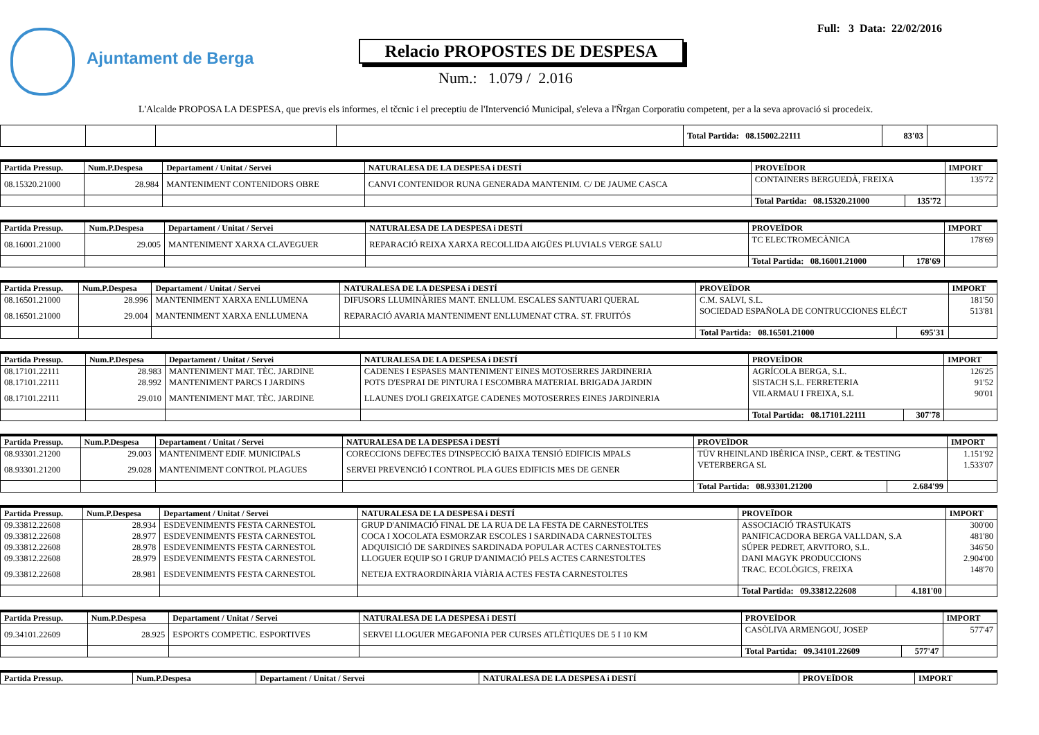Ajuntament de Berga
Full: 3 Data: 22/02/2016
Relacio PROPOSTES DE DESPESA
Num.: 1.079 / 2.016
L'Alcalde PROPOSA LA DESPESA, que previs els informes, el tčcnic i el preceptiu de l'Intervenció Municipal, s'eleva a l'Ňrgan Corporatiu competent, per a la seva aprovació si procedeix.
| | | | | Total Partida: 08.15002.22111 | 83'03 | |
| Partida Pressup. | Num.P.Despesa | Departament / Unitat / Servei | NATURALESA DE LA DESPESA i DESTÍ | PROVEÏDOR | | IMPORT |
| --- | --- | --- | --- | --- | --- | --- |
| 08.15320.21000 | 28.984 | MANTENIMENT CONTENIDORS OBRE | CANVI CONTENIDOR RUNA GENERADA MANTENIM. C/ DE JAUME CASCA | CONTAINERS BERGUEDÀ, FREIXA | | 135'72 |
| | | | | Total Partida: 08.15320.21000 | 135'72 | |
| Partida Pressup. | Num.P.Despesa | Departament / Unitat / Servei | NATURALESA DE LA DESPESA i DESTÍ | PROVEÏDOR | | IMPORT |
| --- | --- | --- | --- | --- | --- | --- |
| 08.16001.21000 | 29.005 | MANTENIMENT XARXA CLAVEGUER | REPARACIÓ REIXA XARXA RECOLLIDA AIGÜES PLUVIALS VERGE SALU | TC ELECTROMECÀNICA | | 178'69 |
| | | | | Total Partida: 08.16001.21000 | 178'69 | |
| Partida Pressup. | Num.P.Despesa | Departament / Unitat / Servei | NATURALESA DE LA DESPESA i DESTÍ | PROVEÏDOR | | IMPORT |
| --- | --- | --- | --- | --- | --- | --- |
| 08.16501.21000 | 28.996 | MANTENIMENT XARXA ENLLUMENA | DIFUSORS LLUMINÀRIES MANT. ENLLUM. ESCALES SANTUARI QUERAL | C.M. SALVI, S.L. | | 181'50 |
| 08.16501.21000 | 29.004 | MANTENIMENT XARXA ENLLUMENA | REPARACIÓ AVARIA MANTENIMENT ENLLUMENAT CTRA. ST. FRUITÓS | SOCIEDAD ESPAÑOLA DE CONTRUCCIONES ELÉCT | | 513'81 |
| | | | | Total Partida: 08.16501.21000 | 695'31 | |
| Partida Pressup. | Num.P.Despesa | Departament / Unitat / Servei | NATURALESA DE LA DESPESA i DESTÍ | PROVEÏDOR | | IMPORT |
| --- | --- | --- | --- | --- | --- | --- |
| 08.17101.22111 | 28.983 | MANTENIMENT MAT. TÈC. JARDINE | CADENES I ESPASES MANTENIMENT EINES MOTOSERRES JARDINERIA | AGRÍCOLA BERGA, S.L. | | 126'25 |
| 08.17101.22111 | 28.992 | MANTENIMENT PARCS I JARDINS | POTS D'ESPRAI DE PINTURA I ESCOMBRA MATERIAL BRIGADA JARDIN | SISTACH S.L. FERRETERIA | | 91'52 |
| 08.17101.22111 | 29.010 | MANTENIMENT MAT. TÈC. JARDINE | LLAUNES D'OLI GREIXATGE CADENES MOTOSERRES EINES JARDINERIA | VILARMAU I FREIXA, S.L | | 90'01 |
| | | | | Total Partida: 08.17101.22111 | 307'78 | |
| Partida Pressup. | Num.P.Despesa | Departament / Unitat / Servei | NATURALESA DE LA DESPESA i DESTÍ | PROVEÏDOR | | IMPORT |
| --- | --- | --- | --- | --- | --- | --- |
| 08.93301.21200 | 29.003 | MANTENIMENT EDIF. MUNICIPALS | CORECCIONS DEFECTES D'INSPECCIÓ BAIXA TENSIÓ EDIFICIS MPALS | TÜV RHEINLAND IBÉRICA INSP., CERT. & TESTING | | 1.151'92 |
| 08.93301.21200 | 29.028 | MANTENIMENT CONTROL PLAGUES | SERVEI PREVENCIÓ I CONTROL PLA GUES EDIFICIS MES DE GENER | VETERBERGA SL | | 1.533'07 |
| | | | | Total Partida: 08.93301.21200 | 2.684'99 | |
| Partida Pressup. | Num.P.Despesa | Departament / Unitat / Servei | NATURALESA DE LA DESPESA i DESTÍ | PROVEÏDOR | | IMPORT |
| --- | --- | --- | --- | --- | --- | --- |
| 09.33812.22608 | 28.934 | ESDEVENIMENTS FESTA CARNESTOL | GRUP D'ANIMACIÓ FINAL DE LA RUA DE LA FESTA DE CARNESTOLTES | ASSOCIACIÓ TRASTUKATS | | 300'00 |
| 09.33812.22608 | 28.977 | ESDEVENIMENTS FESTA CARNESTOL | COCA I XOCOLATA ESMORZAR ESCOLES I SARDINADA CARNESTOLTES | PANIFICACDORA BERGA VALLDAN, S.A | | 481'80 |
| 09.33812.22608 | 28.978 | ESDEVENIMENTS FESTA CARNESTOL | ADQUISICIÓ DE SARDINES SARDINADA POPULAR ACTES CARNESTOLTES | SÚPER PEDRET, ARVITORO, S.L. | | 346'50 |
| 09.33812.22608 | 28.979 | ESDEVENIMENTS FESTA CARNESTOL | LLOGUER EQUIP SO I GRUP D'ANIMACIÓ PELS ACTES CARNESTOLTES | DANI MAGYK PRODUCCIONS | | 2.904'00 |
| 09.33812.22608 | 28.981 | ESDEVENIMENTS FESTA CARNESTOL | NETEJA EXTRAORDINÀRIA VIÀRIA ACTES FESTA CARNESTOLTES | TRAC. ECOLÒGICS, FREIXA | | 148'70 |
| | | | | Total Partida: 09.33812.22608 | 4.181'00 | |
| Partida Pressup. | Num.P.Despesa | Departament / Unitat / Servei | NATURALESA DE LA DESPESA i DESTÍ | PROVEÏDOR | | IMPORT |
| --- | --- | --- | --- | --- | --- | --- |
| 09.34101.22609 | 28.925 | ESPORTS COMPETIC. ESPORTIVES | SERVEI LLOGUER MEGAFONIA PER CURSES ATLÈTIQUES DE 5 I 10 KM | CASÒLIVA ARMENGOU, JOSEP | | 577'47 |
| | | | | Total Partida: 09.34101.22609 | 577'47 | |
| Partida Pressup. | Num.P.Despesa | Departament / Unitat / Servei | NATURALESA DE LA DESPESA i DESTÍ | PROVEÏDOR | IMPORT |
| --- | --- | --- | --- | --- | --- |